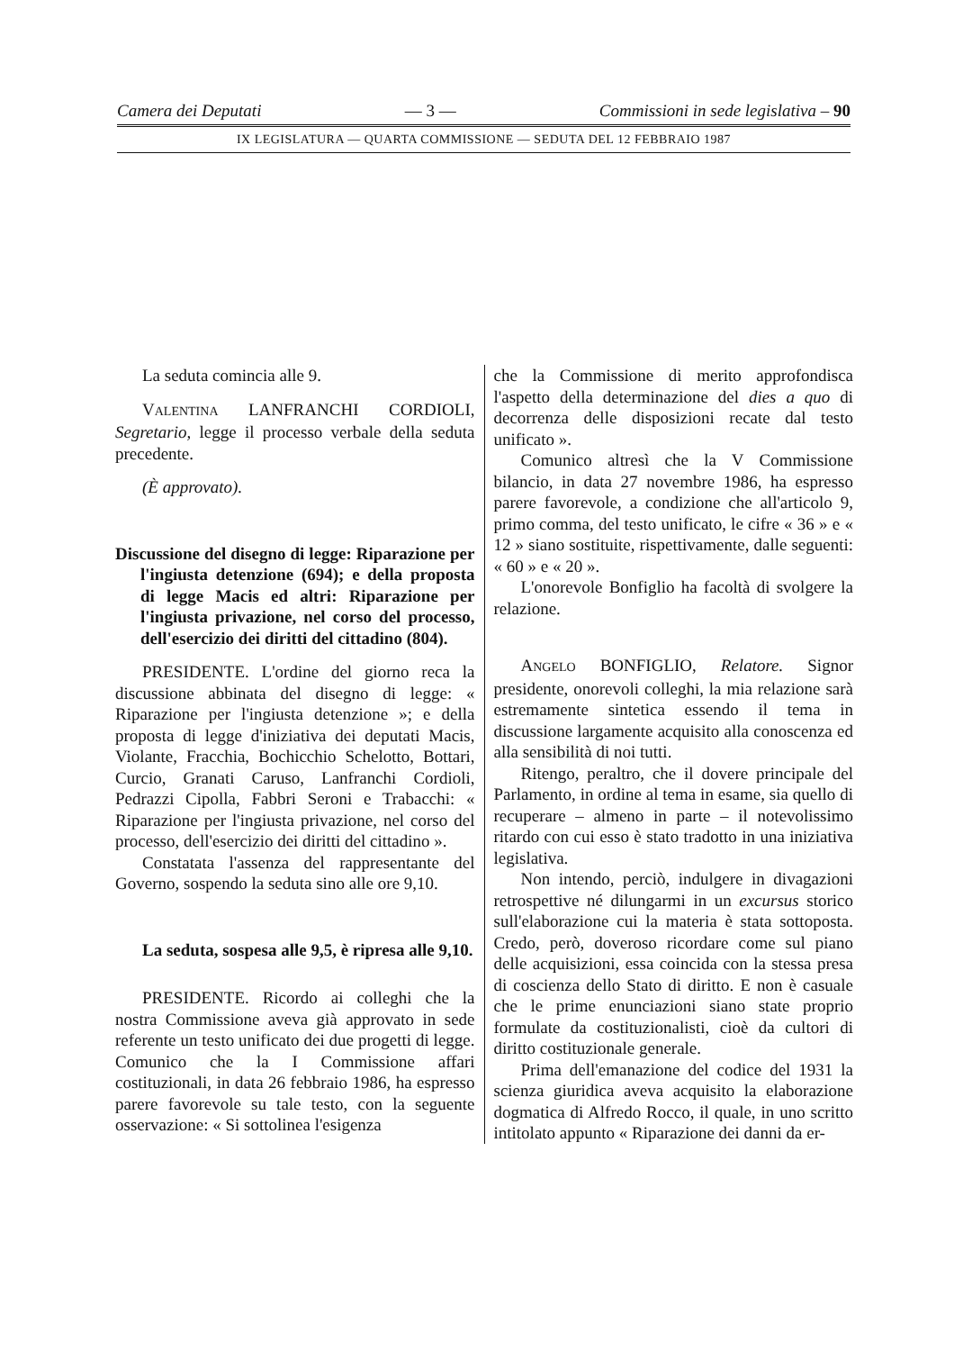Camera dei Deputati — 3 — Commissioni in sede legislativa – 90
IX LEGISLATURA — QUARTA COMMISSIONE — SEDUTA DEL 12 FEBBRAIO 1987
La seduta comincia alle 9.
VALENTINA LANFRANCHI CORDIOLI, Segretario, legge il processo verbale della seduta precedente.
(È approvato).
Discussione del disegno di legge: Riparazione per l'ingiusta detenzione (694); e della proposta di legge Macis ed altri: Riparazione per l'ingiusta privazione, nel corso del processo, dell'esercizio dei diritti del cittadino (804).
PRESIDENTE. L'ordine del giorno reca la discussione abbinata del disegno di legge: « Riparazione per l'ingiusta detenzione »; e della proposta di legge d'iniziativa dei deputati Macis, Violante, Fracchia, Bochicchio Schelotto, Bottari, Curcio, Granati Caruso, Lanfranchi Cordioli, Pedrazzi Cipolla, Fabbri Seroni e Trabacchi: « Riparazione per l'ingiusta privazione, nel corso del processo, dell'esercizio dei diritti del cittadino ».
Constatata l'assenza del rappresentante del Governo, sospendo la seduta sino alle ore 9,10.
La seduta, sospesa alle 9,5, è ripresa alle 9,10.
PRESIDENTE. Ricordo ai colleghi che la nostra Commissione aveva già approvato in sede referente un testo unificato dei due progetti di legge. Comunico che la I Commissione affari costituzionali, in data 26 febbraio 1986, ha espresso parere favorevole su tale testo, con la seguente osservazione: « Si sottolinea l'esigenza
che la Commissione di merito approfondisca l'aspetto della determinazione del dies a quo di decorrenza delle disposizioni recate dal testo unificato ».
Comunico altresì che la V Commissione bilancio, in data 27 novembre 1986, ha espresso parere favorevole, a condizione che all'articolo 9, primo comma, del testo unificato, le cifre « 36 » e « 12 » siano sostituite, rispettivamente, dalle seguenti: « 60 » e « 20 ».
L'onorevole Bonfiglio ha facoltà di svolgere la relazione.
ANGELO BONFIGLIO, Relatore. Signor presidente, onorevoli colleghi, la mia relazione sarà estremamente sintetica essendo il tema in discussione largamente acquisito alla conoscenza ed alla sensibilità di noi tutti.
Ritengo, peraltro, che il dovere principale del Parlamento, in ordine al tema in esame, sia quello di recuperare – almeno in parte – il notevolissimo ritardo con cui esso è stato tradotto in una iniziativa legislativa.
Non intendo, perciò, indulgere in divagazioni retrospettive né dilungarmi in un excursus storico sull'elaborazione cui la materia è stata sottoposta. Credo, però, doveroso ricordare come sul piano delle acquisizioni, essa coincida con la stessa presa di coscienza dello Stato di diritto. E non è casuale che le prime enunciazioni siano state proprio formulate da costituzionalisti, cioè da cultori di diritto costituzionale generale.
Prima dell'emanazione del codice del 1931 la scienza giuridica aveva acquisito la elaborazione dogmatica di Alfredo Rocco, il quale, in uno scritto intitolato appunto « Riparazione dei danni da er-